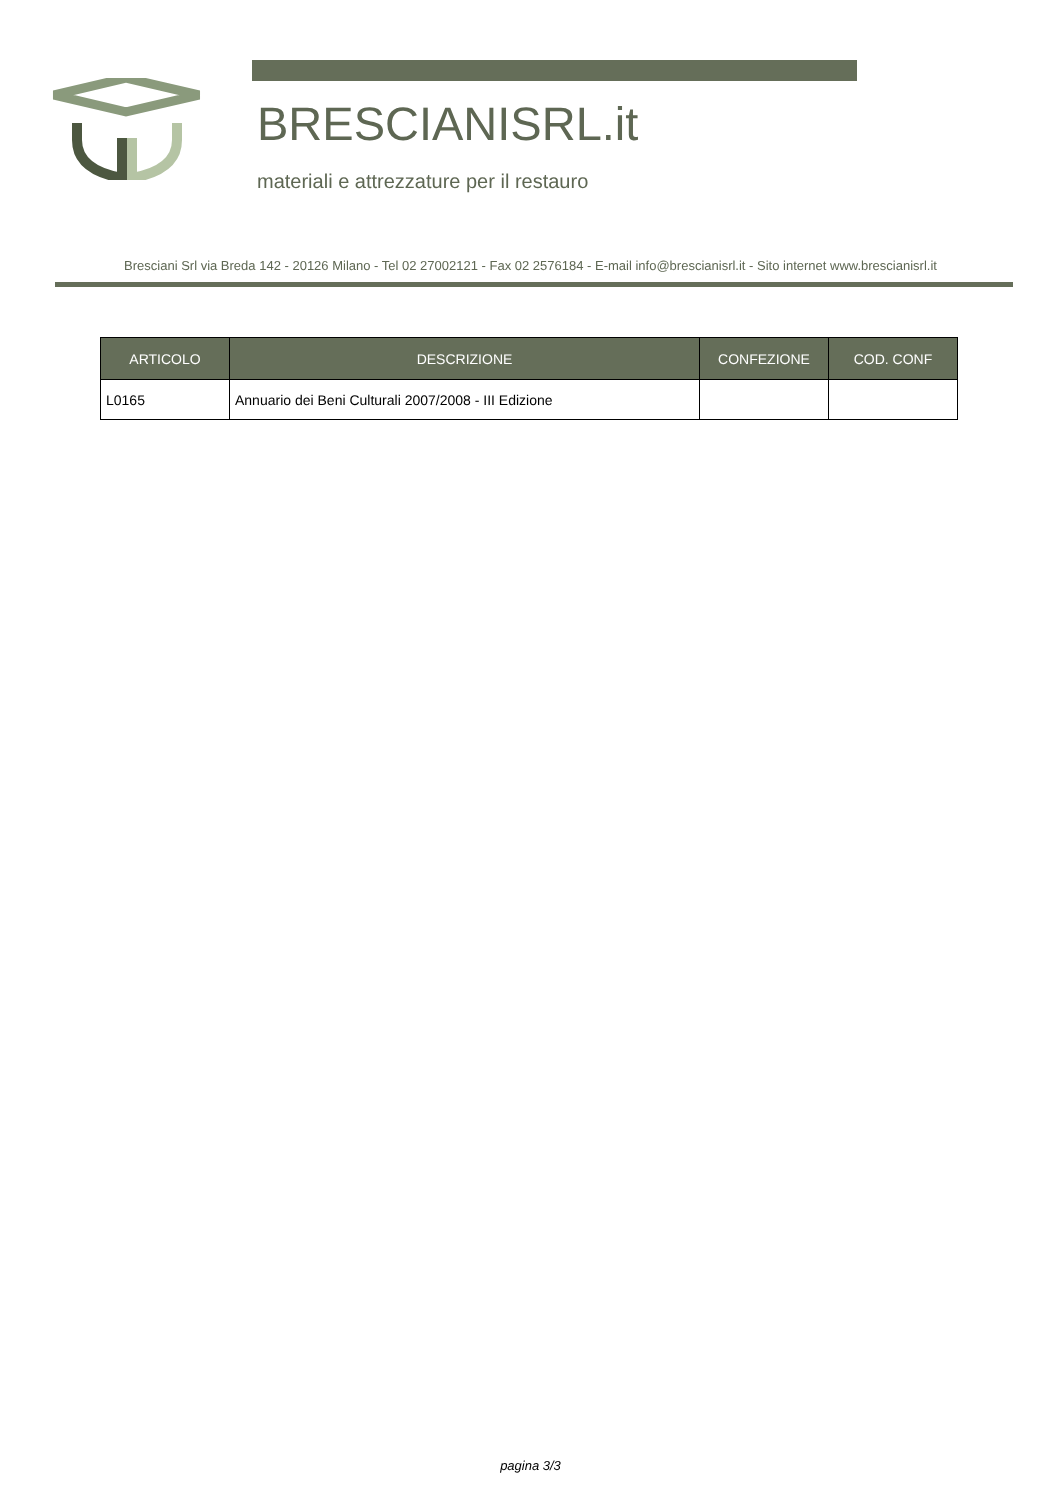BRESCIANISRL.it
materiali e attrezzature per il restauro
Bresciani Srl via Breda 142 - 20126 Milano - Tel 02 27002121 - Fax 02 2576184 - E-mail info@brescianisrl.it - Sito internet www.brescianisrl.it
| ARTICOLO | DESCRIZIONE | CONFEZIONE | COD. CONF |
| --- | --- | --- | --- |
| L0165 | Annuario dei Beni Culturali 2007/2008 - III Edizione | | |
pagina 3/3